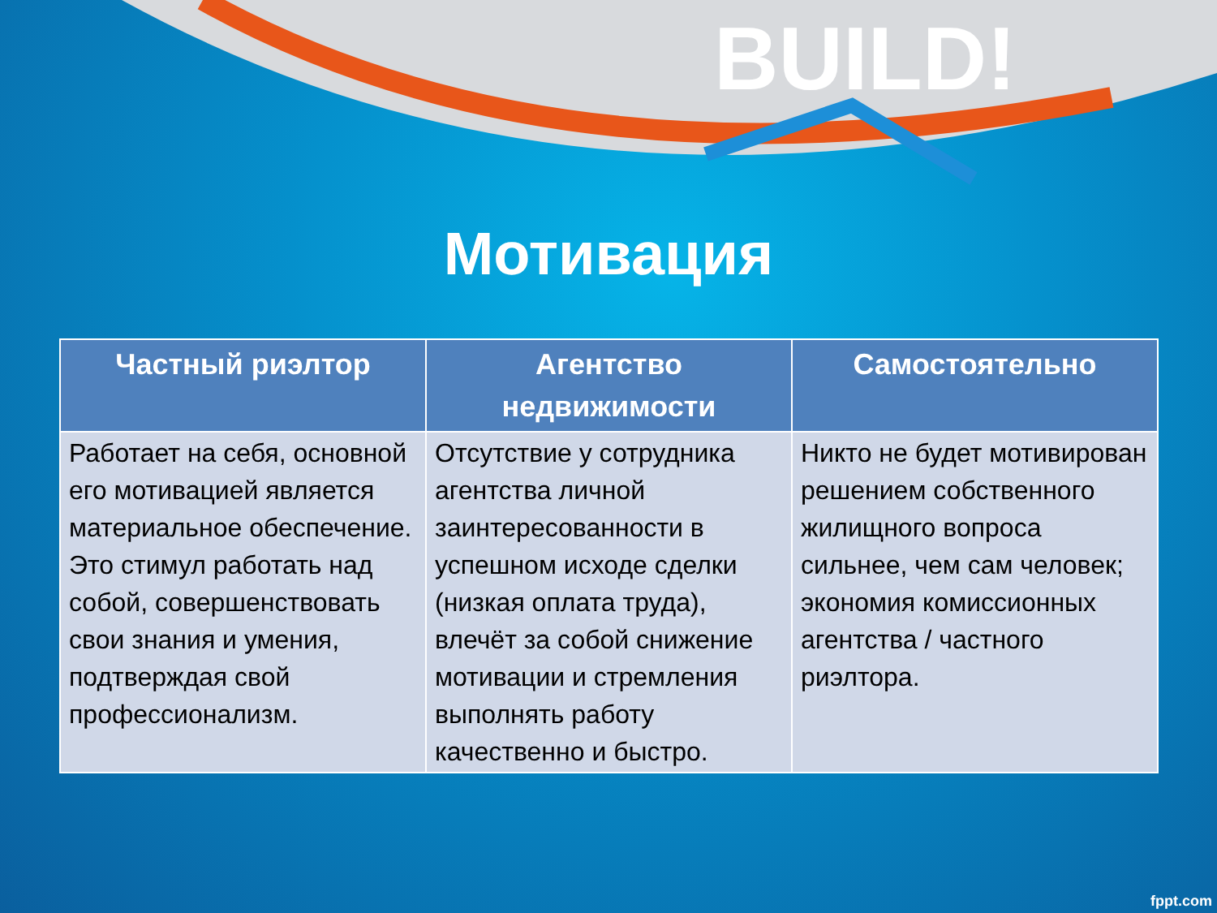BUILD!
Мотивация
| Частный риэлтор | Агентство недвижимости | Самостоятельно |
| --- | --- | --- |
| Работает на себя, основной его мотивацией является материальное обеспечение. Это стимул работать над собой, совершенствовать свои знания и умения, подтверждая свой профессионализм. | Отсутствие у сотрудника агентства личной заинтересованности в успешном исходе сделки (низкая оплата труда), влечёт за собой снижение мотивации и стремления выполнять работу качественно и быстро. | Никто не будет мотивирован решением собственного жилищного вопроса сильнее, чем сам человек; экономия комиссионных агентства / частного риэлтора. |
fppt.com